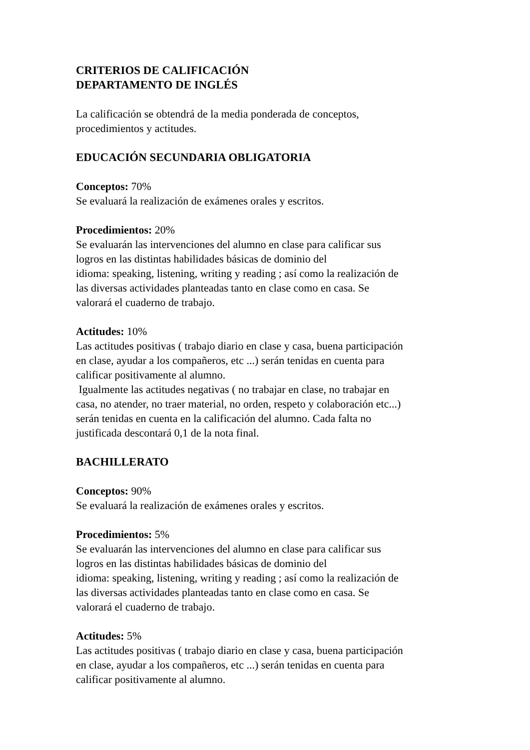CRITERIOS DE CALIFICACIÓN
DEPARTAMENTO DE INGLÉS
La calificación se obtendrá de la media ponderada de conceptos,
procedimientos y actitudes.
EDUCACIÓN SECUNDARIA OBLIGATORIA
Conceptos: 70%
Se evaluará la realización de exámenes orales y escritos.
Procedimientos: 20%
Se evaluarán las intervenciones del alumno en clase para calificar sus
logros en las distintas habilidades básicas de dominio del
idioma: speaking, listening, writing y reading ; así como la realización de
las diversas actividades planteadas tanto en clase como en casa. Se
valorará el cuaderno de trabajo.
Actitudes: 10%
Las actitudes positivas ( trabajo diario en clase y casa, buena participación
en clase, ayudar a los compañeros, etc ...) serán tenidas en cuenta para
calificar positivamente al alumno.
Igualmente las actitudes negativas ( no trabajar en clase, no trabajar en
casa, no atender, no traer material, no orden, respeto y colaboración etc...)
serán tenidas en cuenta en la calificación del alumno. Cada falta no
justificada descontará 0,1 de la nota final.
BACHILLERATO
Conceptos: 90%
Se evaluará la realización de exámenes orales y escritos.
Procedimientos: 5%
Se evaluarán las intervenciones del alumno en clase para calificar sus
logros en las distintas habilidades básicas de dominio del
idioma: speaking, listening, writing y reading ; así como la realización de
las diversas actividades planteadas tanto en clase como en casa. Se
valorará el cuaderno de trabajo.
Actitudes: 5%
Las actitudes positivas ( trabajo diario en clase y casa, buena participación
en clase, ayudar a los compañeros, etc ...) serán tenidas en cuenta para
calificar positivamente al alumno.